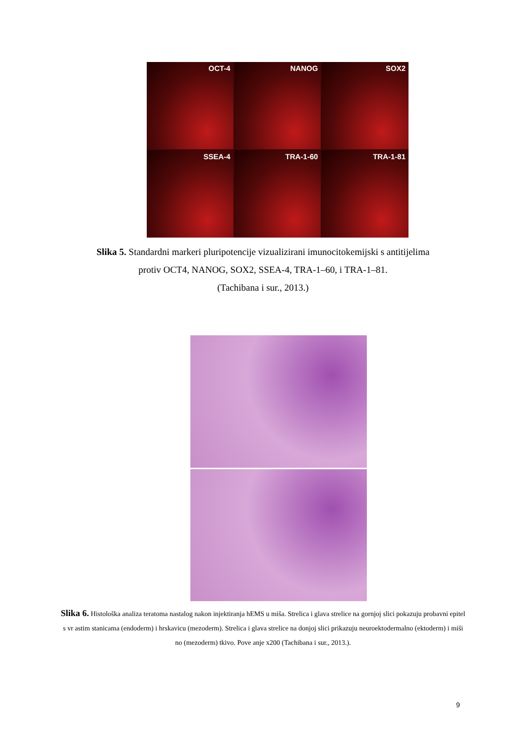OCT-4
NANOG
SOX2
SSEA-4
TRA-1-60
TRA-1-81
Slika 5. Standardni markeri pluripotencije vizualizirani imunocitokemijski s antitijelima
protiv OCT4, NANOG, SOX2, SSEA-4, TRA-1–60, i TRA-1–81.
(Tachibana i sur., 2013.)
Slika 6. Histološka analiza teratoma nastalog nakon injektiranja hEMS u miša. Strelica i glava strelice na gornjoj slici pokazuju probavni epitel s vr astim stanicama (endoderm) i hrskavicu (mezoderm). Strelica i glava strelice na donjoj slici prikazuju neuroektodermalno (ektoderm) i miši no (mezoderm) tkivo. Pove anje x200 (Tachibana i sur., 2013.).
9